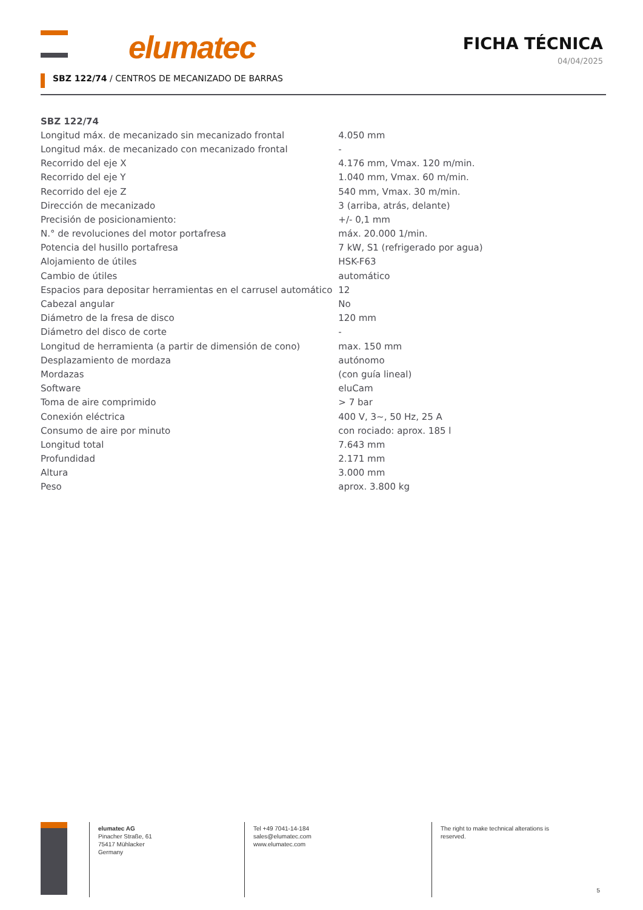elumatec
FICHA TÉCNICA
04/04/2025
SBZ 122/74 / CENTROS DE MECANIZADO DE BARRAS
| SBZ 122/74 | |
| --- | --- |
| Longitud máx. de mecanizado sin mecanizado frontal | 4.050 mm |
| Longitud máx. de mecanizado con mecanizado frontal | - |
| Recorrido del eje X | 4.176 mm, Vmax. 120 m/min. |
| Recorrido del eje Y | 1.040 mm, Vmax. 60 m/min. |
| Recorrido del eje Z | 540 mm, Vmax. 30 m/min. |
| Dirección de mecanizado | 3 (arriba, atrás, delante) |
| Precisión de posicionamiento: | +/- 0,1 mm |
| N.° de revoluciones del motor portafresa | máx. 20.000 1/min. |
| Potencia del husillo portafresa | 7 kW, S1 (refrigerado por agua) |
| Alojamiento de útiles | HSK-F63 |
| Cambio de útiles | automático |
| Espacios para depositar herramientas en el carrusel automático | 12 |
| Cabezal angular | No |
| Diámetro de la fresa de disco | 120 mm |
| Diámetro del disco de corte | - |
| Longitud de herramienta (a partir de dimensión de cono) | max. 150 mm |
| Desplazamiento de mordaza | autónomo |
| Mordazas | (con guía lineal) |
| Software | eluCam |
| Toma de aire comprimido | > 7 bar |
| Conexión eléctrica | 400 V, 3~, 50 Hz, 25 A |
| Consumo de aire por minuto | con rociado: aprox. 185 l |
| Longitud total | 7.643 mm |
| Profundidad | 2.171 mm |
| Altura | 3.000 mm |
| Peso | aprox. 3.800 kg |
elumatec AG
Pinacher Straße, 61
75417 Mühlacker
Germany
Tel +49 7041-14-184
sales@elumatec.com
www.elumatec.com
The right to make technical alterations is reserved.
5